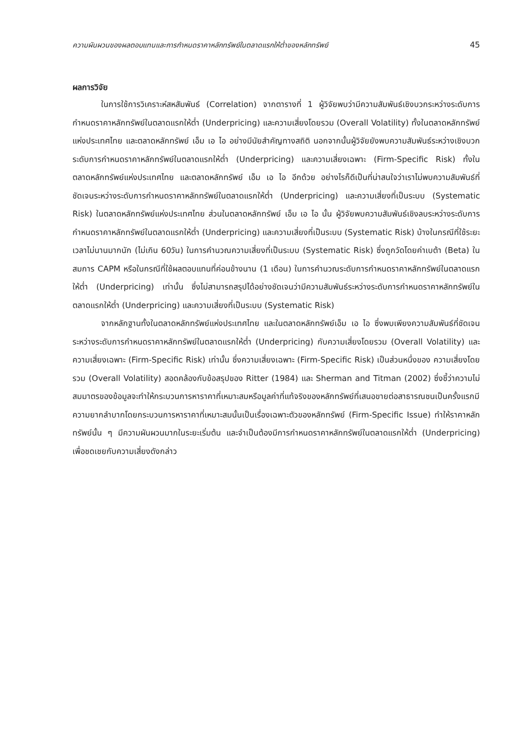ความผันผวนของผลตอบแทนและการกำหนดราคาหลักทรัพย์ในตลาดแรกให้ต่ำของหลักทรัพย์ 45
ผลการวิจัย
ในการใช้การวิเคราะห์สหสัมพันธ์ (Correlation) จากตารางที่ 1 ผู้วิจัยพบว่ามีความสัมพันธ์เชิงบวกระหว่างระดับการกำหนดราคาหลักทรัพย์ในตลาดแรกให้ต่ำ (Underpricing) และความเสี่ยงโดยรวม (Overall Volatility) ทั้งในตลาดหลักทรัพย์แห่งประเทศไทย และตลาดหลักทรัพย์ เอ็ม เอ ไอ อย่างมีนัยสำคัญทางสถิติ นอกจากนั้นผู้วิจัยยังพบความสัมพันธ์ระหว่างเชิงบวกระดับการกำหนดราคาหลักทรัพย์ในตลาดแรกให้ต่ำ (Underpricing) และความเสี่ยงเฉพาะ (Firm-Specific Risk) ทั้งในตลาดหลักทรัพย์แห่งประเทศไทย และตลาดหลักทรัพย์ เอ็ม เอ ไอ อีกด้วย อย่างไรก็ดีเป็นที่น่าสนใจว่าเราไม่พบความสัมพันธ์ที่ชัดเจนระหว่างระดับการกำหนดราคาหลักทรัพย์ในตลาดแรกให้ต่ำ (Underpricing) และความเสี่ยงที่เป็นระบบ (Systematic Risk) ในตลาดหลักทรัพย์แห่งประเทศไทย ส่วนในตลาดหลักทรัพย์ เอ็ม เอ ไอ นั้น ผู้วิจัยพบความสัมพันธ์เชิงลบระหว่างระดับการกำหนดราคาหลักทรัพย์ในตลาดแรกให้ต่ำ (Underpricing) และความเสี่ยงที่เป็นระบบ (Systematic Risk) บ้างในกรณีที่ใช้ระยะเวลาไม่นานมากนัก (ไม่เกิน 60วัน) ในการคำนวณความเสี่ยงที่เป็นระบบ (Systematic Risk) ซึ่งถูกวัดโดยค่าเบต้า (Beta) ในสมการ CAPM หรือในกรณีที่ใช้ผลตอบแทนที่ค่อนข้างนาน (1 เดือน) ในการคำนวณระดับการกำหนดราคาหลักทรัพย์ในตลาดแรกให้ต่ำ (Underpricing) เท่านั้น ซึ่งไม่สามารถสรุปได้อย่างชัดเจนว่ามีความสัมพันธ์ระหว่างระดับการกำหนดราคาหลักทรัพย์ในตลาดแรกให้ต่ำ (Underpricing) และความเสี่ยงที่เป็นระบบ (Systematic Risk)
จากหลักฐานทั้งในตลาดหลักทรัพย์แห่งประเทศไทย และในตลาดหลักทรัพย์เอ็ม เอ ไอ ซึ่งพบเพียงความสัมพันธ์ที่ชัดเจนระหว่างระดับการกำหนดราคาหลักทรัพย์ในตลาดแรกให้ต่ำ (Underpricing) กับความเสี่ยงโดยรวม (Overall Volatility) และความเสี่ยงเฉพาะ (Firm-Specific Risk) เท่านั้น ซึ่งความเสี่ยงเฉพาะ (Firm-Specific Risk) เป็นส่วนหนึ่งของ ความเสี่ยงโดยรวม (Overall Volatility) สอดคล้องกับข้อสรุปของ Ritter (1984) และ Sherman and Titman (2002) ซึ่งชี้ว่าความไม่สมมาตรของข้อมูลจะทำให้กระบวนการหาราคาที่เหมาะสมหรือมูลค่าที่แท้จริงของหลักทรัพย์ที่เสนอขายต่อสาธารณชนเป็นครั้งแรกมีความยากลำบากโดยกระบวนการหาราคาที่เหมาะสมนั้นเป็นเรื่องเฉพาะตัวของหลักทรัพย์ (Firm-Specific Issue) ทำให้ราคาหลักทรัพย์นั้น ๆ มีความผันผวนมากในระยะเริ่มต้น และจำเป็นต้องมีการกำหนดราคาหลักทรัพย์ในตลาดแรกให้ต่ำ (Underpricing) เพื่อชดเชยกับความเสี่ยงดังกล่าว